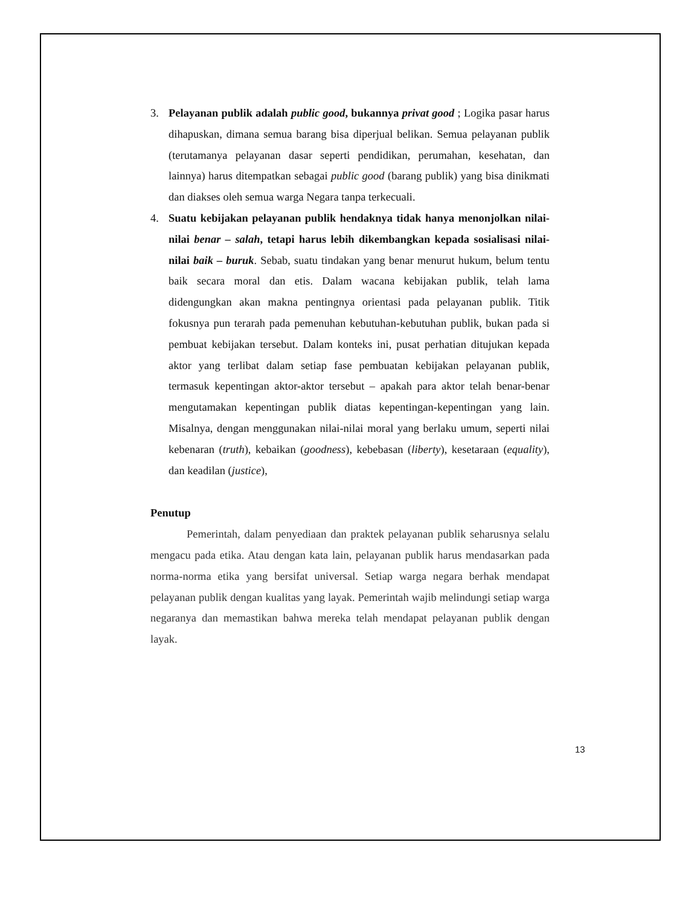3. Pelayanan publik adalah public good, bukannya privat good ; Logika pasar harus dihapuskan, dimana semua barang bisa diperjual belikan. Semua pelayanan publik (terutamanya pelayanan dasar seperti pendidikan, perumahan, kesehatan, dan lainnya) harus ditempatkan sebagai public good (barang publik) yang bisa dinikmati dan diakses oleh semua warga Negara tanpa terkecuali.
4. Suatu kebijakan pelayanan publik hendaknya tidak hanya menonjolkan nilai-nilai benar – salah, tetapi harus lebih dikembangkan kepada sosialisasi nilai-nilai baik – buruk. Sebab, suatu tindakan yang benar menurut hukum, belum tentu baik secara moral dan etis. Dalam wacana kebijakan publik, telah lama didengungkan akan makna pentingnya orientasi pada pelayanan publik. Titik fokusnya pun terarah pada pemenuhan kebutuhan-kebutuhan publik, bukan pada si pembuat kebijakan tersebut. Dalam konteks ini, pusat perhatian ditujukan kepada aktor yang terlibat dalam setiap fase pembuatan kebijakan pelayanan publik, termasuk kepentingan aktor-aktor tersebut – apakah para aktor telah benar-benar mengutamakan kepentingan publik diatas kepentingan-kepentingan yang lain. Misalnya, dengan menggunakan nilai-nilai moral yang berlaku umum, seperti nilai kebenaran (truth), kebaikan (goodness), kebebasan (liberty), kesetaraan (equality), dan keadilan (justice),
Penutup
Pemerintah, dalam penyediaan dan praktek pelayanan publik seharusnya selalu mengacu pada etika. Atau dengan kata lain, pelayanan publik harus mendasarkan pada norma-norma etika yang bersifat universal. Setiap warga negara berhak mendapat pelayanan publik dengan kualitas yang layak. Pemerintah wajib melindungi setiap warga negaranya dan memastikan bahwa mereka telah mendapat pelayanan publik dengan layak.
13